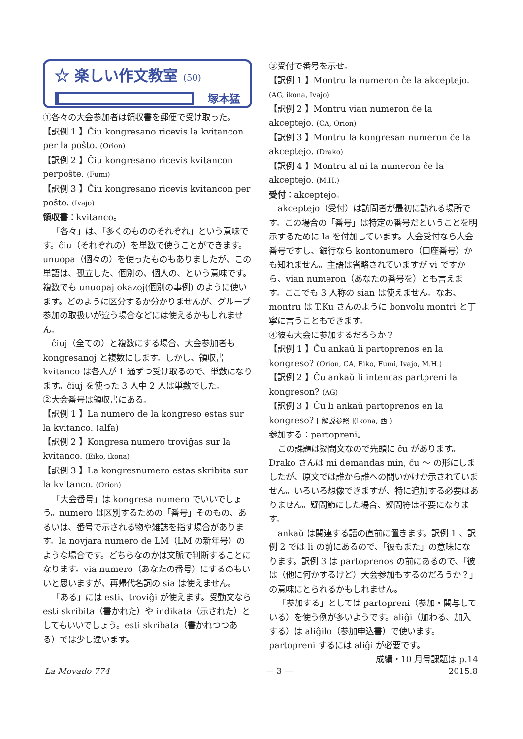☆ 楽しい作文教室 (50)
塚本猛
①各々の大会参加者は領収書を郵便で受け取った。
【訳例 1 】Ĉiu kongresano ricevis la kvitancon per la poŝto. (Orion)
【訳例 2 】Ĉiu kongresano ricevis kvitancon perpoŝte. (Fumi)
【訳例 3 】Ĉiu kongresano ricevis kvitancon per poŝto. (Ivajo)
領収書：kvitanco。
「各々」は、「多くのもののそれぞれ」という意味です。ĉiu（それぞれの）を単数で使うことができます。unuopa（個々の）を使ったものもありましたが、この単語は、孤立した、個別の、個人の、という意味です。複数でも unuopaj okazoj(個別の事例) のように使います。どのように区分するか分かりませんが、グループ参加の取扱いが違う場合などには使えるかもしれません。
ĉiuj（全ての）と複数にする場合、大会参加者も kongresanoj と複数にします。しかし、領収書 kvitanco は各人が 1 通ずつ受け取るので、単数になります。ĉiuj を使った 3 人中 2 人は単数でした。
②大会番号は領収書にある。
【訳例 1 】La numero de la kongreso estas sur la kvitanco. (alfa)
【訳例 2 】Kongresa numero troviĝas sur la kvitanco. (Eiko, ikona)
【訳例 3 】La kongresnumero estas skribita sur la kvitanco. (Orion)
「大会番号」は kongresa numero でいいでしょう。numero は区別するための「番号」そのもの、あるいは、番号で示される物や雑誌を指す場合があります。la novjara numero de LM（LM の新年号）のような場合です。どちらなのかは文脈で判断することになります。via numero（あなたの番号）にするのもいいと思いますが、再帰代名詞の sia は使えません。
「ある」には esti、troviĝi が使えます。受動文なら esti skribita（書かれた）や indikata（示された）としてもいいでしょう。esti skribata（書かれつつある）では少し違います。
③受付で番号を示せ。
【訳例 1 】Montru la numeron ĉe la akceptejo. (AG, ikona, Ivajo)
【訳例 2 】Montru vian numeron ĉe la akceptejo. (CA, Orion)
【訳例 3 】Montru la kongresan numeron ĉe la akceptejo. (Drako)
【訳例 4 】Montru al ni la numeron ĉe la akceptejo. (M.H.)
受付：akceptejo。
akceptejo（受付）は訪問者が最初に訪れる場所です。この場合の「番号」は特定の番号だということを明示するために la を付加しています。大会受付なら大会番号ですし、銀行なら kontonumero（口座番号）かも知れません。主語は省略されていますが vi ですから、vian numeron（あなたの番号を）とも言えます。ここでも 3 人称の sian は使えません。なお、montru は T.Ku さんのように bonvolu montri と丁寧に言うこともできます。
④彼も大会に参加するだろうか？
【訳例 1 】Ĉu ankaŭ li partoprenos en la kongreso? (Orion, CA, Eiko, Fumi, Ivajo, M.H.)
【訳例 2 】Ĉu ankaŭ li intencas partpreni la kongreson? (AG)
【訳例 3 】Ĉu li ankaŭ partoprenos en la kongreso? [ 解説参照 ](ikona, 西 )
参加する：partopreni。
この課題は疑問文なので先頭に ĉu があります。Drako さんは mi demandas min, ĉu 〜 の形にしましたが、原文では誰から誰への問いかけか示されていません。いろいろ想像できますが、特に追加する必要はありません。疑問節にした場合、疑問符は不要になります。
ankaŭ は関連する語の直前に置きます。訳例 1 、訳例 2 では li の前にあるので、「彼もまた」の意味になります。訳例 3 は partoprenos の前にあるので、「彼は（他に何かするけど）大会参加もするのだろうか？」の意味にとられるかもしれません。
「参加する」としては partopreni（参加・関与している）を使う例が多いようです。aliĝi（加わる、加入する）は aliĝilo（参加申込書）で使います。partopreni するには aliĝi が必要です。
成績・10 月号課題は p.14
La Movado 774 — 3 — 2015.8